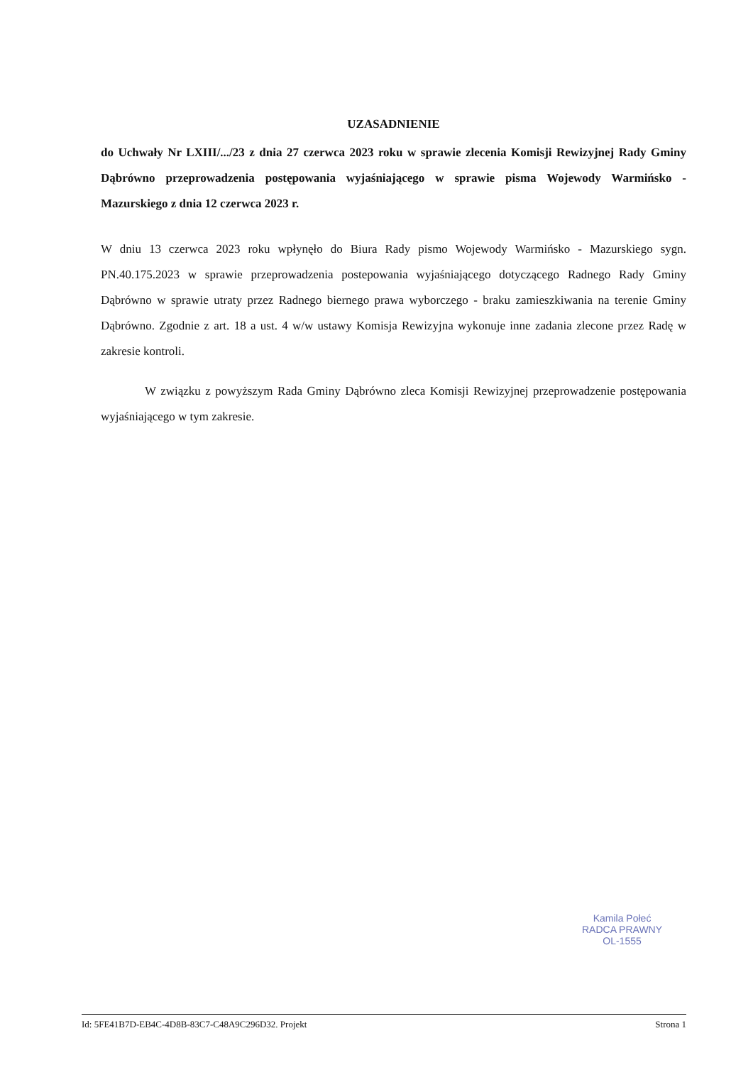UZASADNIENIE
do Uchwały Nr LXIII/.../23 z dnia 27 czerwca 2023 roku w sprawie zlecenia Komisji Rewizyjnej Rady Gminy Dąbrówno przeprowadzenia postępowania wyjaśniającego w sprawie pisma Wojewody Warmińsko - Mazurskiego z dnia 12 czerwca 2023 r.
W dniu 13 czerwca 2023 roku wpłynęło do Biura Rady pismo Wojewody Warmińsko - Mazurskiego sygn. PN.40.175.2023 w sprawie przeprowadzenia postepowania wyjaśniającego dotyczącego Radnego Rady Gminy Dąbrówno w sprawie utraty przez Radnego biernego prawa wyborczego - braku zamieszkiwania na terenie Gminy Dąbrówno. Zgodnie z art. 18 a ust. 4 w/w ustawy Komisja Rewizyjna wykonuje inne zadania zlecone przez Radę w zakresie kontroli.
W związku z powyższym Rada Gminy Dąbrówno zleca Komisji Rewizyjnej przeprowadzenie postępowania wyjaśniającego w tym zakresie.
Kamila Połeć
RADCA PRAWNY
OL-1555
Id: 5FE41B7D-EB4C-4D8B-83C7-C48A9C296D32. Projekt Strona 1